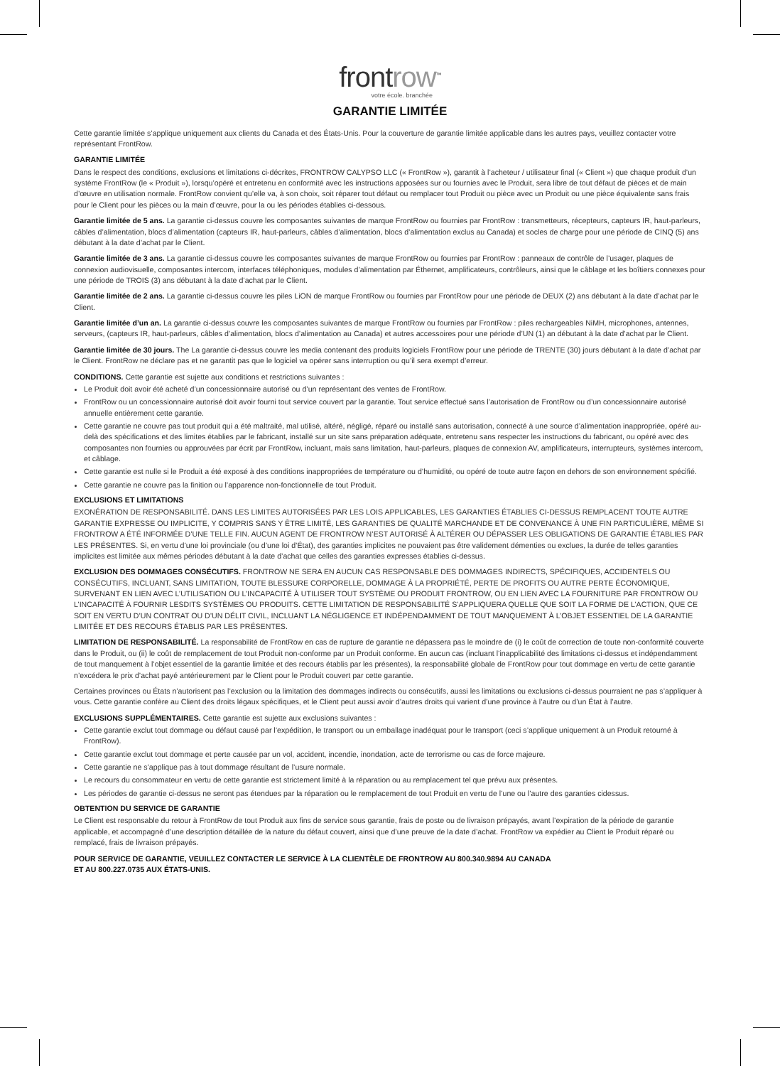frontrow<sup>™</sup>
votre école. branchée
GARANTIE LIMITÉE
Cette garantie limitée s’applique uniquement aux clients du Canada et des États-Unis. Pour la couverture de garantie limitée applicable dans les autres pays, veuillez contacter votre représentant FrontRow.
GARANTIE LIMITÉE
Dans le respect des conditions, exclusions et limitations ci-décrites, FRONTROW CALYPSO LLC (« FrontRow »), garantit à l’acheteur / utilisateur final (« Client ») que chaque produit d’un système FrontRow (le « Produit »), lorsqu’opéré et entretenu en conformité avec les instructions apposées sur ou fournies avec le Produit, sera libre de tout défaut de pièces et de main d’œuvre en utilisation normale. FrontRow convient qu’elle va, à son choix, soit réparer tout défaut ou remplacer tout Produit ou pièce avec un Produit ou une pièce équivalente sans frais pour le Client pour les pièces ou la main d’œuvre, pour la ou les périodes établies ci-dessous.
Garantie limitée de 5 ans. La garantie ci-dessus couvre les composantes suivantes de marque FrontRow ou fournies par FrontRow : transmetteurs, récepteurs, capteurs IR, haut-parleurs, câbles d’alimentation, blocs d’alimentation (capteurs IR, haut-parleurs, câbles d’alimentation, blocs d’alimentation exclus au Canada) et socles de charge pour une période de CINQ (5) ans débutant à la date d’achat par le Client.
Garantie limitée de 3 ans. La garantie ci-dessus couvre les composantes suivantes de marque FrontRow ou fournies par FrontRow : panneaux de contrôle de l’usager, plaques de connexion audiovisuelle, composantes intercom, interfaces téléphoniques, modules d’alimentation par Éthernet, amplificateurs, contrôleurs, ainsi que le câblage et les boîtiers connexes pour une période de TROIS (3) ans débutant à la date d’achat par le Client.
Garantie limitée de 2 ans. La garantie ci-dessus couvre les piles LiON de marque FrontRow ou fournies par FrontRow pour une période de DEUX (2) ans débutant à la date d’achat par le Client.
Garantie limitée d’un an. La garantie ci-dessus couvre les composantes suivantes de marque FrontRow ou fournies par FrontRow : piles rechargeables NiMH, microphones, antennes, serveurs, (capteurs IR, haut-parleurs, câbles d’alimentation, blocs d’alimentation au Canada) et autres accessoires pour une période d’UN (1) an débutant à la date d’achat par le Client.
Garantie limitée de 30 jours. The La garantie ci-dessus couvre les media contenant des produits logiciels FrontRow pour une période de TRENTE (30) jours débutant à la date d’achat par le Client. FrontRow ne déclare pas et ne garantit pas que le logiciel va opérer sans interruption ou qu’il sera exempt d’erreur.
CONDITIONS. Cette garantie est sujette aux conditions et restrictions suivantes :
Le Produit doit avoir été acheté d’un concessionnaire autorisé ou d’un représentant des ventes de FrontRow.
FrontRow ou un concessionnaire autorisé doit avoir fourni tout service couvert par la garantie. Tout service effectué sans l’autorisation de FrontRow ou d’un concessionnaire autorisé annuelle entièrement cette garantie.
Cette garantie ne couvre pas tout produit qui a été maltraité, mal utilisé, altéré, négligé, réparé ou installé sans autorisation, connecté à une source d’alimentation inappropriée, opéré au-delà des spécifications et des limites établies par le fabricant, installé sur un site sans préparation adéquate, entretenu sans respecter les instructions du fabricant, ou opéré avec des composantes non fournies ou approuvées par écrit par FrontRow, incluant, mais sans limitation, haut-parleurs, plaques de connexion AV, amplificateurs, interrupteurs, systèmes intercom, et câblage.
Cette garantie est nulle si le Produit a été exposé à des conditions inappropriées de température ou d’humidité, ou opéré de toute autre façon en dehors de son environnement spécifié.
Cette garantie ne couvre pas la finition ou l’apparence non-fonctionnelle de tout Produit.
EXCLUSIONS ET LIMITATIONS
EXONÉRATION DE RESPONSABILITÉ. DANS LES LIMITES AUTORISÉES PAR LES LOIS APPLICABLES, LES GARANTIES ÉTABLIES CI-DESSUS REMPLACENT TOUTE AUTRE GARANTIE EXPRESSE OU IMPLICITE, Y COMPRIS SANS Y ÊTRE LIMITÉ, LES GARANTIES DE QUALITÉ MARCHANDE ET DE CONVENANCE À UNE FIN PARTICULIÈRE, MÊME SI FRONTROW A ÉTÉ INFORMÉE D’UNE TELLE FIN. AUCUN AGENT DE FRONTROW N’EST AUTORISÉ À ALTÉRER OU DÉPASSER LES OBLIGATIONS DE GARANTIE ÉTABLIES PAR LES PRÉSENTES. Si, en vertu d’une loi provinciale (ou d’une loi d’État), des garanties implicites ne pouvaient pas être validement démenties ou exclues, la durée de telles garanties implicites est limitée aux mêmes périodes débutant à la date d’achat que celles des garanties expresses établies ci-dessus.
EXCLUSION DES DOMMAGES CONSÉCUTIFS. FRONTROW NE SERA EN AUCUN CAS RESPONSABLE DES DOMMAGES INDIRECTS, SPÉCIFIQUES, ACCIDENTELS OU CONSÉCUTIFS, INCLUANT, SANS LIMITATION, TOUTE BLESSURE CORPORELLE, DOMMAGE À LA PROPRIÉTÉ, PERTE DE PROFITS OU AUTRE PERTE ÉCONOMIQUE, SURVENANT EN LIEN AVEC L’UTILISATION OU L’INCAPACITÉ À UTILISER TOUT SYSTÈME OU PRODUIT FRONTROW, OU EN LIEN AVEC LA FOURNITURE PAR FRONTROW OU L’INCAPACITÉ À FOURNIR LESDITS SYSTÈMES OU PRODUITS. CETTE LIMITATION DE RESPONSABILITÉ S’APPLIQUERA QUELLE QUE SOIT LA FORME DE L’ACTION, QUE CE SOIT EN VERTU D’UN CONTRAT OU D’UN DÉLIT CIVIL, INCLUANT LA NÉGLIGENCE ET INDÉPENDAMMENT DE TOUT MANQUEMENT À L’OBJET ESSENTIEL DE LA GARANTIE LIMITÉE ET DES RECOURS ÉTABLIS PAR LES PRÉSENTES.
LIMITATION DE RESPONSABILITÉ. La responsabilité de FrontRow en cas de rupture de garantie ne dépassera pas le moindre de (i) le coût de correction de toute non-conformité couverte dans le Produit, ou (ii) le coût de remplacement de tout Produit non-conforme par un Produit conforme. En aucun cas (incluant l’inapplicabilité des limitations ci-dessus et indépendamment de tout manquement à l’objet essentiel de la garantie limitée et des recours établis par les présentes), la responsabilité globale de FrontRow pour tout dommage en vertu de cette garantie n’excédera le prix d’achat payé antérieurement par le Client pour le Produit couvert par cette garantie.
Certaines provinces ou États n’autorisent pas l’exclusion ou la limitation des dommages indirects ou consécutifs, aussi les limitations ou exclusions ci-dessus pourraient ne pas s’appliquer à vous. Cette garantie confère au Client des droits légaux spécifiques, et le Client peut aussi avoir d’autres droits qui varient d’une province à l’autre ou d’un État à l’autre.
EXCLUSIONS SUPPLÉMENTAIRES. Cette garantie est sujette aux exclusions suivantes :
Cette garantie exclut tout dommage ou défaut causé par l’expédition, le transport ou un emballage inadéquat pour le transport (ceci s’applique uniquement à un Produit retourné à FrontRow).
Cette garantie exclut tout dommage et perte causée par un vol, accident, incendie, inondation, acte de terrorisme ou cas de force majeure.
Cette garantie ne s’applique pas à tout dommage résultant de l’usure normale.
Le recours du consommateur en vertu de cette garantie est strictement limité à la réparation ou au remplacement tel que prévu aux présentes.
Les périodes de garantie ci-dessus ne seront pas étendues par la réparation ou le remplacement de tout Produit en vertu de l’une ou l’autre des garanties cidessus.
OBTENTION DU SERVICE DE GARANTIE
Le Client est responsable du retour à FrontRow de tout Produit aux fins de service sous garantie, frais de poste ou de livraison prépayés, avant l’expiration de la période de garantie applicable, et accompagné d’une description détaillée de la nature du défaut couvert, ainsi que d’une preuve de la date d’achat. FrontRow va expédier au Client le Produit réparé ou remplacé, frais de livraison prépayés.
POUR SERVICE DE GARANTIE, VEUILLEZ CONTACTER LE SERVICE À LA CLIENTÈLE DE FRONTROW AU 800.340.9894 AU CANADA
ET AU 800.227.0735 AUX ÉTATS-UNIS.